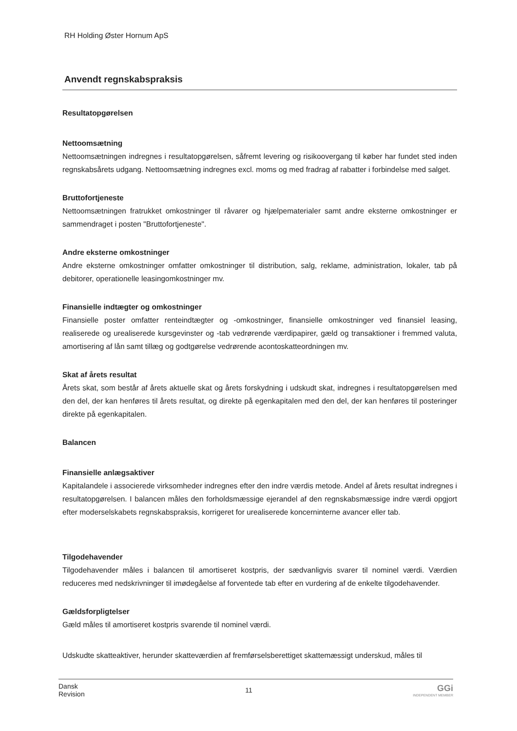RH Holding Øster Hornum ApS
Anvendt regnskabspraksis
Resultatopgørelsen
Nettoomsætning
Nettoomsætningen indregnes i resultatopgørelsen, såfremt levering og risikoovergang til køber har fundet sted inden regnskabsårets udgang. Nettoomsætning indregnes excl. moms og med fradrag af rabatter i forbindelse med salget.
Bruttofortjeneste
Nettoomsætningen fratrukket omkostninger til råvarer og hjælpematerialer samt andre eksterne omkostninger er sammendraget i posten "Bruttofortjeneste".
Andre eksterne omkostninger
Andre eksterne omkostninger omfatter omkostninger til distribution, salg, reklame, administration, lokaler, tab på debitorer, operationelle leasingomkostninger mv.
Finansielle indtægter og omkostninger
Finansielle poster omfatter renteindtægter og -omkostninger, finansielle omkostninger ved finansiel leasing, realiserede og urealiserede kursgevinster og -tab vedrørende værdipapirer, gæld og transaktioner i fremmed valuta, amortisering af lån samt tillæg og godtgørelse vedrørende acontoskatteordningen mv.
Skat af årets resultat
Årets skat, som består af årets aktuelle skat og årets forskydning i udskudt skat, indregnes i resultatopgørelsen med den del, der kan henføres til årets resultat, og direkte på egenkapitalen med den del, der kan henføres til posteringer direkte på egenkapitalen.
Balancen
Finansielle anlægsaktiver
Kapitalandele i associerede virksomheder indregnes efter den indre værdis metode. Andel af årets resultat indregnes i resultatopgørelsen. I balancen måles den forholdsmæssige ejerandel af den regnskabsmæssige indre værdi opgjort efter moderselskabets regnskabspraksis, korrigeret for urealiserede koncerninterne avancer eller tab.
Tilgodehavender
Tilgodehavender måles i balancen til amortiseret kostpris, der sædvanligvis svarer til nominel værdi. Værdien reduceres med nedskrivninger til imødegåelse af forventede tab efter en vurdering af de enkelte tilgodehavender.
Gældsforpligtelser
Gæld måles til amortiseret kostpris svarende til nominel værdi.
Udskudte skatteaktiver, herunder skatteværdien af fremførselsberettiget skattemæssigt underskud, måles til
Dansk
Revision
11
GGi
INDEPENDENT MEMBER